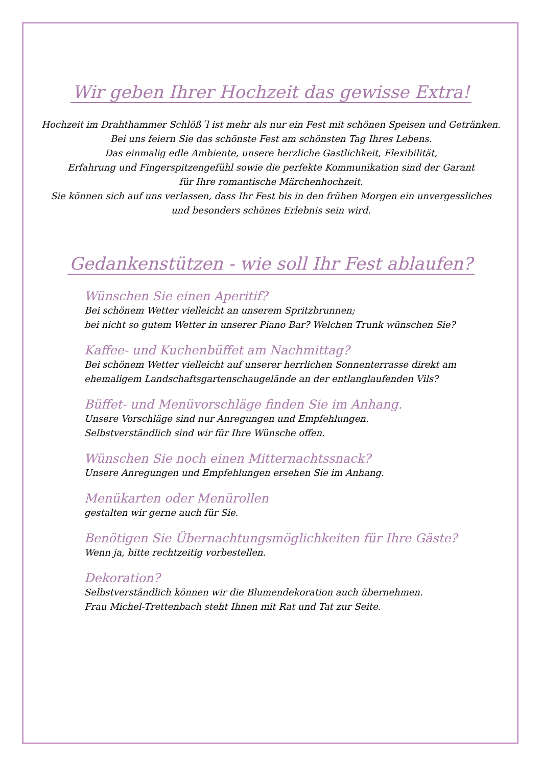Wir geben Ihrer Hochzeit das gewisse Extra!
Hochzeit im Drahthammer Schlöß´l ist mehr als nur ein Fest mit schönen Speisen und Getränken.
Bei uns feiern Sie das schönste Fest am schönsten Tag Ihres Lebens.
Das einmalig edle Ambiente, unsere herzliche Gastlichkeit, Flexibilität,
Erfahrung und Fingerspitzengefühl sowie die perfekte Kommunikation sind der Garant
für Ihre romantische Märchenhochzeit.
Sie können sich auf uns verlassen, dass Ihr Fest bis in den frühen Morgen ein unvergessliches
und besonders schönes Erlebnis sein wird.
Gedankenstützen - wie soll Ihr Fest ablaufen?
Wünschen Sie einen Aperitif?
Bei schönem Wetter vielleicht an unserem Spritzbrunnen;
bei nicht so gutem Wetter in unserer Piano Bar? Welchen Trunk wünschen Sie?
Kaffee- und Kuchenbüffet am Nachmittag?
Bei schönem Wetter vielleicht auf unserer herrlichen Sonnenterrasse direkt am
ehemaligem Landschaftsgartenschaugelände an der entlanglaufenden Vils?
Büffet- und Menüvorschläge finden Sie im Anhang.
Unsere Vorschläge sind nur Anregungen und Empfehlungen.
Selbstverständlich sind wir für Ihre Wünsche offen.
Wünschen Sie noch einen Mitternachtssnack?
Unsere Anregungen und Empfehlungen ersehen Sie im Anhang.
Menükarten oder Menürollen
gestalten wir gerne auch für Sie.
Benötigen Sie Übernachtungsmöglichkeiten für Ihre Gäste?
Wenn ja, bitte rechtzeitig vorbestellen.
Dekoration?
Selbstverständlich können wir die Blumendekoration auch übernehmen.
Frau Michel-Trettenbach steht Ihnen mit Rat und Tat zur Seite.